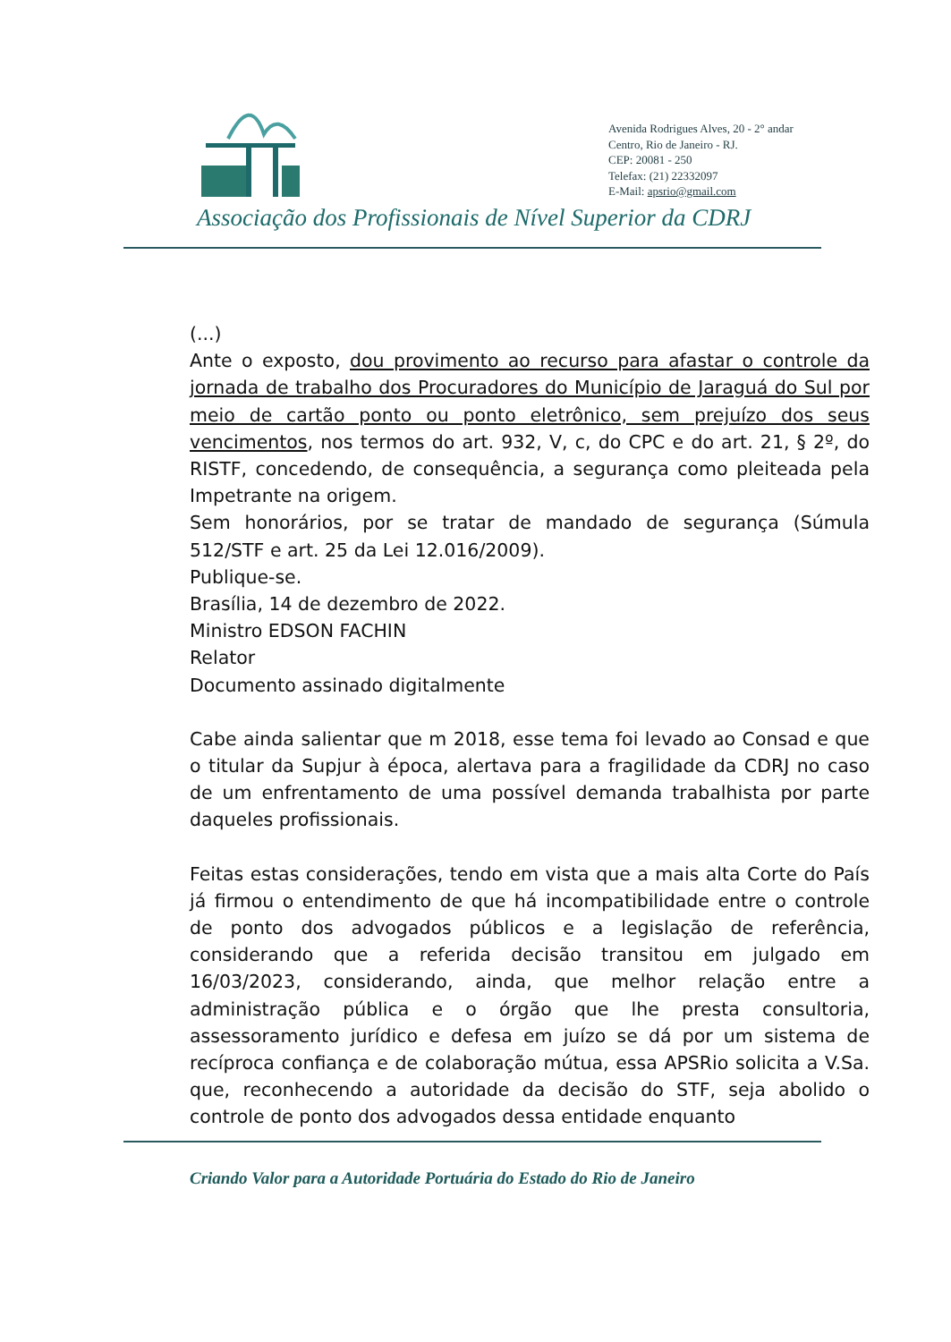Avenida Rodrigues Alves, 20 - 2° andar
Centro, Rio de Janeiro - RJ.
CEP: 20081 - 250
Telefax: (21) 22332097
E-Mail: apsrio@gmail.com
Associação dos Profissionais de Nível Superior da CDRJ
(...)
Ante o exposto, dou provimento ao recurso para afastar o controle da jornada de trabalho dos Procuradores do Município de Jaraguá do Sul por meio de cartão ponto ou ponto eletrônico, sem prejuízo dos seus vencimentos, nos termos do art. 932, V, c, do CPC e do art. 21, § 2º, do RISTF, concedendo, de consequência, a segurança como pleiteada pela Impetrante na origem.
Sem honorários, por se tratar de mandado de segurança (Súmula 512/STF e art. 25 da Lei 12.016/2009).
Publique-se.
Brasília, 14 de dezembro de 2022.
Ministro EDSON FACHIN
Relator
Documento assinado digitalmente
Cabe ainda salientar que m 2018, esse tema foi levado ao Consad e que o titular da Supjur à época, alertava para a fragilidade da CDRJ no caso de um enfrentamento de uma possível demanda trabalhista por parte daqueles profissionais.
Feitas estas considerações, tendo em vista que a mais alta Corte do País já firmou o entendimento de que há incompatibilidade entre o controle de ponto dos advogados públicos e a legislação de referência, considerando que a referida decisão transitou em julgado em 16/03/2023, considerando, ainda, que melhor relação entre a administração pública e o órgão que lhe presta consultoria, assessoramento jurídico e defesa em juízo se dá por um sistema de recíproca confiança e de colaboração mútua, essa APSRio solicita a V.Sa. que, reconhecendo a autoridade da decisão do STF, seja abolido o controle de ponto dos advogados dessa entidade enquanto
Criando Valor para a Autoridade Portuária do Estado do Rio de Janeiro